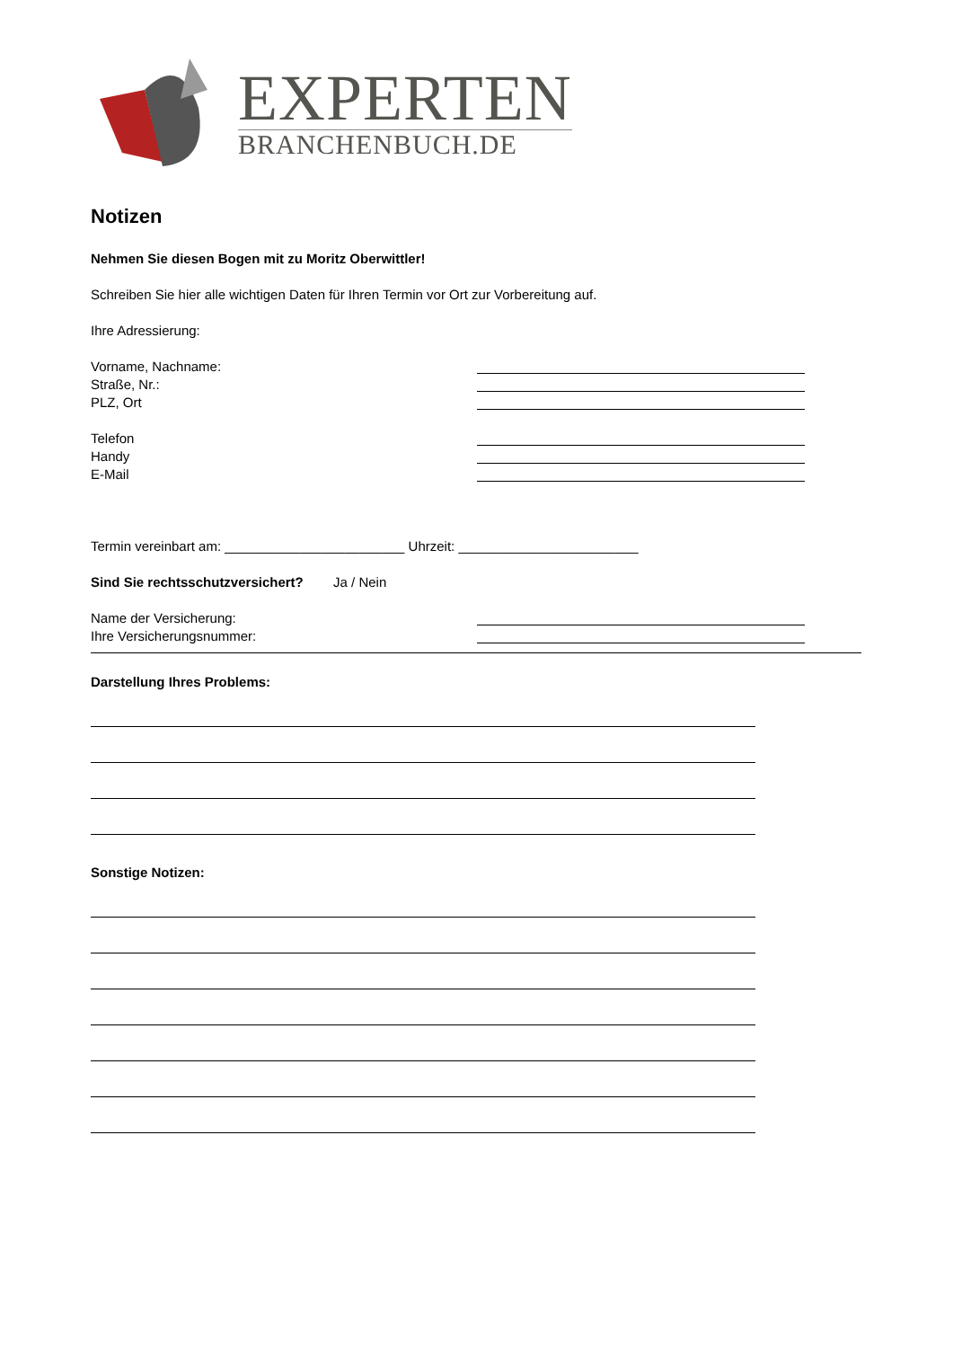EXPERTEN
BRANCHENBUCH.DE
Notizen
Nehmen Sie diesen Bogen mit zu Moritz Oberwittler!
Schreiben Sie hier alle wichtigen Daten für Ihren Termin vor Ort zur Vorbereitung auf.
Ihre Adressierung:
Vorname, Nachname:
Straße, Nr.:
PLZ, Ort
Telefon
Handy
E-Mail
Termin vereinbart am: ________________________ Uhrzeit: ________________________
Sind Sie rechtsschutzversichert? Ja / Nein
Name der Versicherung:
Ihre Versicherungsnummer:
Darstellung Ihres Problems:
Sonstige Notizen: